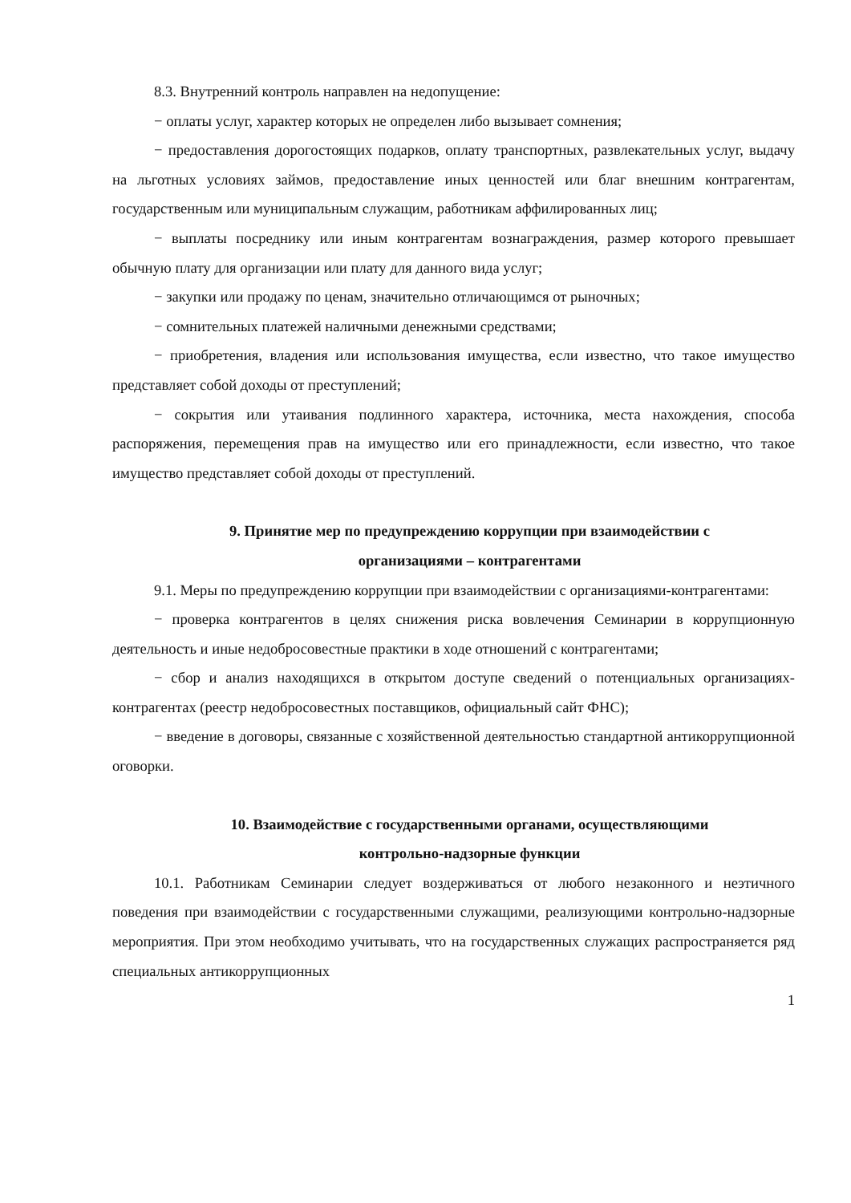8.3. Внутренний контроль направлен на недопущение:
− оплаты услуг, характер которых не определен либо вызывает сомнения;
− предоставления дорогостоящих подарков, оплату транспортных, развлекательных услуг, выдачу на льготных условиях займов, предоставление иных ценностей или благ внешним контрагентам, государственным или муниципальным служащим, работникам аффилированных лиц;
− выплаты посреднику или иным контрагентам вознаграждения, размер которого превышает обычную плату для организации или плату для данного вида услуг;
− закупки или продажу по ценам, значительно отличающимся от рыночных;
− сомнительных платежей наличными денежными средствами;
− приобретения, владения или использования имущества, если известно, что такое имущество представляет собой доходы от преступлений;
− сокрытия или утаивания подлинного характера, источника, места нахождения, способа распоряжения, перемещения прав на имущество или его принадлежности, если известно, что такое имущество представляет собой доходы от преступлений.
9. Принятие мер по предупреждению коррупции при взаимодействии с
организациями – контрагентами
9.1. Меры по предупреждению коррупции при взаимодействии с организациями-контрагентами:
− проверка контрагентов в целях снижения риска вовлечения Семинарии в коррупционную деятельность и иные недобросовестные практики в ходе отношений с контрагентами;
− сбор и анализ находящихся в открытом доступе сведений о потенциальных организациях-контрагентах (реестр недобросовестных поставщиков, официальный сайт ФНС);
− введение в договоры, связанные с хозяйственной деятельностью стандартной антикоррупционной оговорки.
10. Взаимодействие с государственными органами, осуществляющими
контрольно-надзорные функции
10.1. Работникам Семинарии следует воздерживаться от любого незаконного и неэтичного поведения при взаимодействии с государственными служащими, реализующими контрольно-надзорные мероприятия. При этом необходимо учитывать, что на государственных служащих распространяется ряд специальных антикоррупционных
1